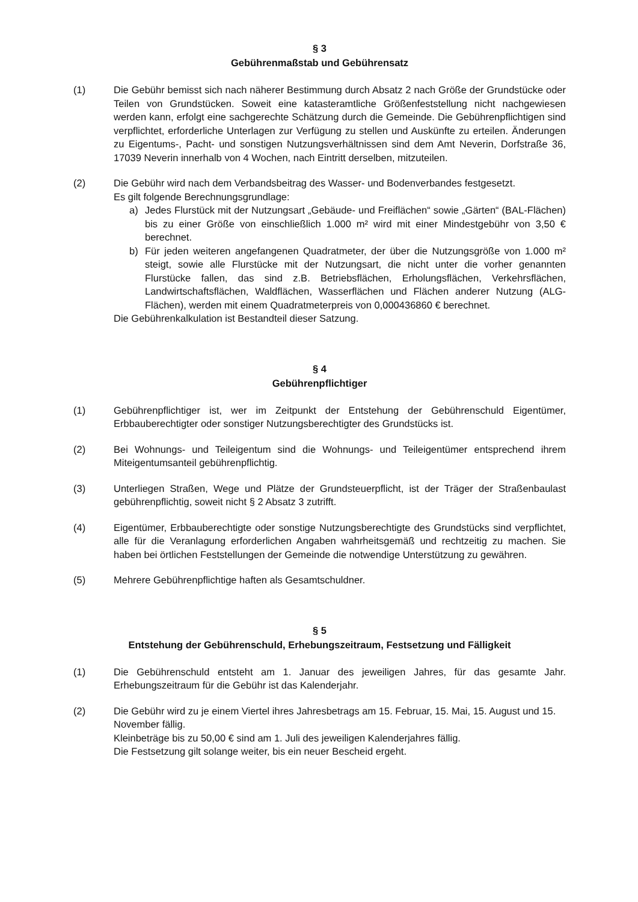§ 3
Gebührenmaßstab und Gebührensatz
(1) Die Gebühr bemisst sich nach näherer Bestimmung durch Absatz 2 nach Größe der Grundstücke oder Teilen von Grundstücken. Soweit eine katasteramtliche Größenfeststellung nicht nachgewiesen werden kann, erfolgt eine sachgerechte Schätzung durch die Gemeinde. Die Gebührenpflichtigen sind verpflichtet, erforderliche Unterlagen zur Verfügung zu stellen und Auskünfte zu erteilen. Änderungen zu Eigentums-, Pacht- und sonstigen Nutzungsverhältnissen sind dem Amt Neverin, Dorfstraße 36, 17039 Neverin innerhalb von 4 Wochen, nach Eintritt derselben, mitzuteilen.
(2) Die Gebühr wird nach dem Verbandsbeitrag des Wasser- und Bodenverbandes festgesetzt.
Es gilt folgende Berechnungsgrundlage:
a) Jedes Flurstück mit der Nutzungsart „Gebäude- und Freiflächen“ sowie „Gärten“ (BAL-Flächen) bis zu einer Größe von einschließlich 1.000 m² wird mit einer Mindestgebühr von 3,50 € berechnet.
b) Für jeden weiteren angefangenen Quadratmeter, der über die Nutzungsgröße von 1.000 m² steigt, sowie alle Flurstücke mit der Nutzungsart, die nicht unter die vorher genannten Flurstücke fallen, das sind z.B. Betriebsflächen, Erholungsflächen, Verkehrsflächen, Landwirtschaftsflächen, Waldflächen, Wasserflächen und Flächen anderer Nutzung (ALG-Flächen), werden mit einem Quadratmeterpreis von 0,000436860 € berechnet.
Die Gebührenkalkulation ist Bestandteil dieser Satzung.
§ 4
Gebührenpflichtiger
(1) Gebührenpflichtiger ist, wer im Zeitpunkt der Entstehung der Gebührenschuld Eigentümer, Erbbauberechtigter oder sonstiger Nutzungsberechtigter des Grundstücks ist.
(2) Bei Wohnungs- und Teileigentum sind die Wohnungs- und Teileigentümer entsprechend ihrem Miteigentumsanteil gebührenpflichtig.
(3) Unterliegen Straßen, Wege und Plätze der Grundsteuerpflicht, ist der Träger der Straßenbaulast gebührenpflichtig, soweit nicht § 2 Absatz 3 zutrifft.
(4) Eigentümer, Erbbauberechtigte oder sonstige Nutzungsberechtigte des Grundstücks sind verpflichtet, alle für die Veranlagung erforderlichen Angaben wahrheitsgemäß und rechtzeitig zu machen. Sie haben bei örtlichen Feststellungen der Gemeinde die notwendige Unterstützung zu gewähren.
(5) Mehrere Gebührenpflichtige haften als Gesamtschuldner.
§ 5
Entstehung der Gebührenschuld, Erhebungszeitraum, Festsetzung und Fälligkeit
(1) Die Gebührenschuld entsteht am 1. Januar des jeweiligen Jahres, für das gesamte Jahr. Erhebungszeitraum für die Gebühr ist das Kalenderjahr.
(2) Die Gebühr wird zu je einem Viertel ihres Jahresbetrags am 15. Februar, 15. Mai, 15. August und 15. November fällig.
Kleinbeträge bis zu 50,00 € sind am 1. Juli des jeweiligen Kalenderjahres fällig.
Die Festsetzung gilt solange weiter, bis ein neuer Bescheid ergeht.